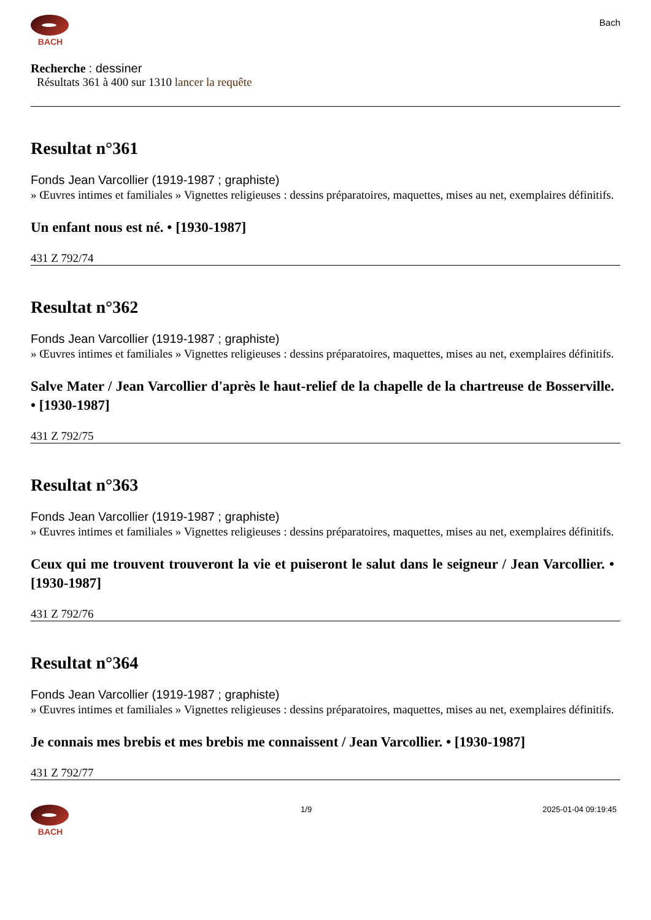BACH
Bach
Recherche : dessiner
Résultats 361 à 400 sur 1310 lancer la requête
Resultat n°361
Fonds Jean Varcollier (1919-1987 ; graphiste)
» Œuvres intimes et familiales » Vignettes religieuses : dessins préparatoires, maquettes, mises au net, exemplaires définitifs.
Un enfant nous est né. • [1930-1987]
431 Z 792/74
Resultat n°362
Fonds Jean Varcollier (1919-1987 ; graphiste)
» Œuvres intimes et familiales » Vignettes religieuses : dessins préparatoires, maquettes, mises au net, exemplaires définitifs.
Salve Mater / Jean Varcollier d'après le haut-relief de la chapelle de la chartreuse de Bosserville. • [1930-1987]
431 Z 792/75
Resultat n°363
Fonds Jean Varcollier (1919-1987 ; graphiste)
» Œuvres intimes et familiales » Vignettes religieuses : dessins préparatoires, maquettes, mises au net, exemplaires définitifs.
Ceux qui me trouvent trouveront la vie et puiseront le salut dans le seigneur / Jean Varcollier. • [1930-1987]
431 Z 792/76
Resultat n°364
Fonds Jean Varcollier (1919-1987 ; graphiste)
» Œuvres intimes et familiales » Vignettes religieuses : dessins préparatoires, maquettes, mises au net, exemplaires définitifs.
Je connais mes brebis et mes brebis me connaissent / Jean Varcollier. • [1930-1987]
431 Z 792/77
BACH 1/9 2025-01-04 09:19:45